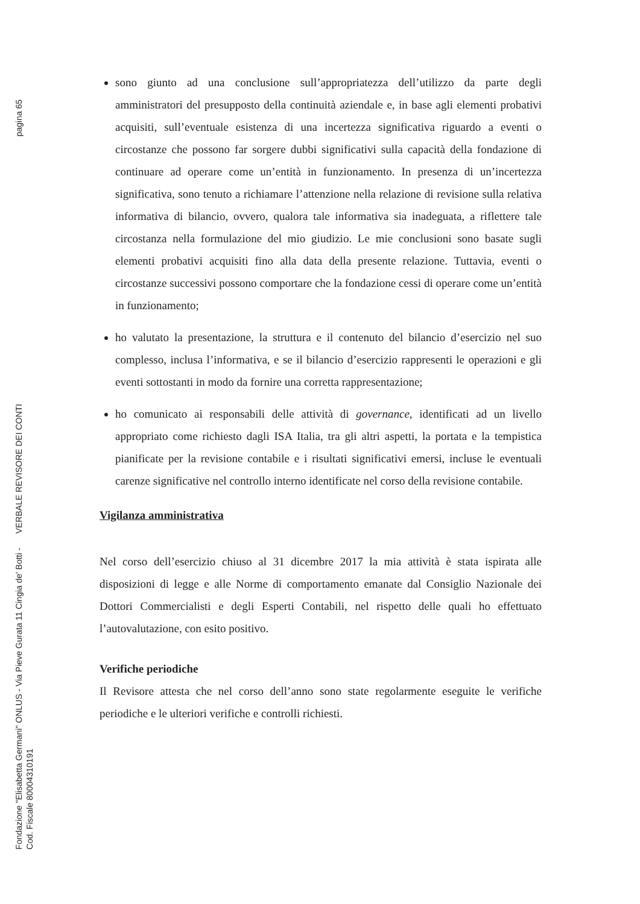pagina 65
Fondazione "Elisabetta Germani" ONLUS - Via Pieve Gurata 11 Cingia de' Botti - VERBALE REVISORE DEI CONTI
Cod. Fiscale 80004310191
sono giunto ad una conclusione sull’appropriatezza dell’utilizzo da parte degli amministratori del presupposto della continuità aziendale e, in base agli elementi probativi acquisiti, sull’eventuale esistenza di una incertezza significativa riguardo a eventi o circostanze che possono far sorgere dubbi significativi sulla capacità della fondazione di continuare ad operare come un’entità in funzionamento. In presenza di un’incertezza significativa, sono tenuto a richiamare l’attenzione nella relazione di revisione sulla relativa informativa di bilancio, ovvero, qualora tale informativa sia inadeguata, a riflettere tale circostanza nella formulazione del mio giudizio. Le mie conclusioni sono basate sugli elementi probativi acquisiti fino alla data della presente relazione. Tuttavia, eventi o circostanze successivi possono comportare che la fondazione cessi di operare come un’entità in funzionamento;
ho valutato la presentazione, la struttura e il contenuto del bilancio d’esercizio nel suo complesso, inclusa l’informativa, e se il bilancio d’esercizio rappresenti le operazioni e gli eventi sottostanti in modo da fornire una corretta rappresentazione;
ho comunicato ai responsabili delle attività di governance, identificati ad un livello appropriato come richiesto dagli ISA Italia, tra gli altri aspetti, la portata e la tempistica pianificate per la revisione contabile e i risultati significativi emersi, incluse le eventuali carenze significative nel controllo interno identificate nel corso della revisione contabile.
Vigilanza amministrativa
Nel corso dell’esercizio chiuso al 31 dicembre 2017 la mia attività è stata ispirata alle disposizioni di legge e alle Norme di comportamento emanate dal Consiglio Nazionale dei Dottori Commercialisti e degli Esperti Contabili, nel rispetto delle quali ho effettuato l’autovalutazione, con esito positivo.
Verifiche periodiche
Il Revisore attesta che nel corso dell’anno sono state regolarmente eseguite le verifiche periodiche e le ulteriori verifiche e controlli richiesti.